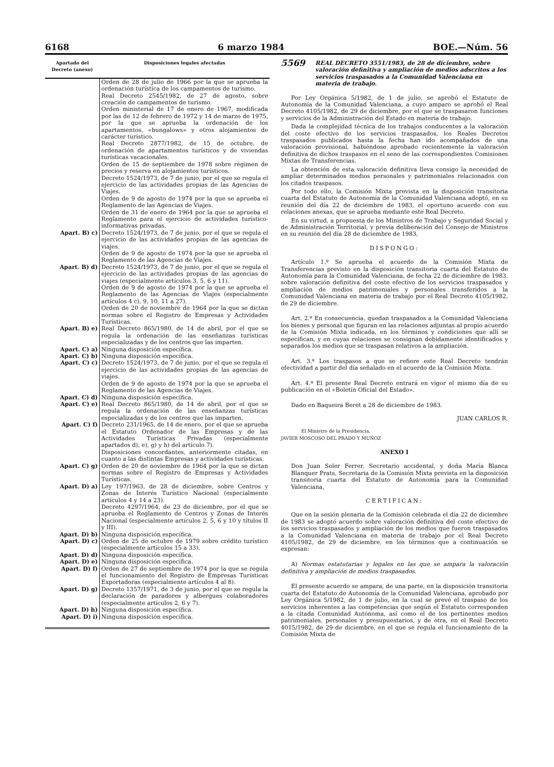6168 6 marzo 1984 BOE.—Núm. 56
| Apartado del Decreto (anexo) | Disposiciones legales afectadas |
| --- | --- |
| | Orden de 28 de julio de 1966 por la que se aprueba la ordenación turística de los campamentos de turismo. Real Decreto 2545/1982, de 27 de agosto, sobre creación de campamentos de turismo. Orden ministerial de 17 de enero de 1967, modificada por las de 12 de febrero de 1972 y 14 de marzo de 1975, por la que se aprueba la ordenación de los apartamentos, «bungalows» y otros alojamientos de carácter turístico. Real Decreto 2877/1982, de 15 de octubre, de ordenación de apartamentos turísticos y de viviendas turísticas vacacionales. Orden de 15 de septiembre de 1978 sobre régimen de precios y reserva en alojamientos turísticos. Decreto 1524/1973, de 7 de junio, por el que se regula el ejercicio de las actividades propias de las Agencias de Viajes. Orden de 9 de agosto de 1974 por la que se aprueba el Reglamento de las Agencias de Viajes. Orden de 31 de enero de 1964 por la que se aprueba el Reglamento para el ejercicio de actividades turístico-informativas privadas. |
| Apart. B) c) | Decreto 1524/1973, de 7 de junio, por el que se regula el ejercicio de las actividades propias de las agencias de viajes. Orden de 9 de agosto de 1974 por la que se aprueba el Reglamento de las Agencias de Viajes. |
| Apart. B) d) | Decreto 1524/1973, de 7 de junio, por el que se regula el ejercicio de las actividades propias de las agencias de viajes (especialmente artículos 3, 5, 6 y 11). Orden de 9 de agosto de 1974 por la que se aprueba el Reglamento de las Agencias de Viajes (especialmente artículos 4 c), 9, 10, 11 a 27). Orden de 20 de noviembre de 1964 por la que se dictan normas sobre el Registro de Empresas y Actividades Turísticas. |
| Apart. B) e) | Real Decreto 865/1980, de 14 de abril, por el que se regula la ordenación de las enseñanzas turísticas especializadas y de los centros que las imparten. |
| Apart. C) a) | Ninguna disposición específica. |
| Apart. C) b) | Ninguna disposición específica. |
| Apart. C) c) | Decreto 1524/1973, de 7 de junio, por el que se regula el ejercicio de las actividades propias de las agencias de viajes. Orden de 9 de agosto de 1974 por la que se aprueba el Reglamento de las Agencias de Viajes. |
| Apart. C) d) | Ninguna disposición específica. |
| Apart. C) e) | Real Decreto 865/1980, de 14 de abril, por el que se regula la ordenación de las enseñanzas turísticas especializadas y de los centros que las imparten. |
| Apart. C) f) | Decreto 231/1965, de 14 de enero, por el que se aprueba el Estatuto Ordenador de las Empresas y de las Actividades Turísticas Privadas (especialmente apartados d), e), g) y h) del artículo 7). Disposiciones concordantes, anteriormente citadas, en cuanto a las distintas Empresas y actividades turísticas. |
| Apart. C) g) | Orden de 20 de noviembre de 1964 por la que se dictan normas sobre el Registro de Empresas y Actividades Turísticas. |
| Apart. D) a) | Ley 197/1963, de 28 de diciembre, sobre Centros y Zonas de Interés Turístico Nacional (especialmente artículos 4 y 14 a 23). Decreto 4297/1964, de 23 de diciembre, por el que se aprueba el Reglamento de Centros y Zonas de Interés Nacional (especialmente artículos 2, 5, 6 y 10 y títulos II y III). |
| Apart. D) b) | Ninguna disposición específica. |
| Apart. D) c) | Orden de 25 de octubre de 1979 sobre crédito turístico (especialmente artículos 15 a 33). |
| Apart. D) d) | Ninguna disposición específica. |
| Apart. D) e) | Ninguna disposición específica. |
| Apart. D) f) | Orden de 27 de septiembre de 1974 por la que se regula el funcionamiento del Registro de Empresas Turísticas Exportadoras (especialmente artículos 4 al 8). |
| Apart. D) g) | Decreto 1357/1971, de 3 de junio, por el que se regula la declaración de paradores y albergues colaboradores (especialmente artículos 2, 6 y 7). |
| Apart. D) h) | Ninguna disposición específica. |
| Apart. D) i) | Ninguna disposición específica. |
5569 REAL DECRETO 3551/1983, de 28 de diciembre, sobre valoración definitiva y ampliación de medios adscritos a los servicios traspasados a la Comunidad Valenciana en materia de trabajo.
Por Ley Orgánica 5/1982, de 1 de julio, se aprobó el Estatuto de Autonomía de la Comunidad Valenciana, a cuyo amparo se aprobó el Real Decreto 4105/1982, de 29 de diciembre, por el que se traspasaron funciones y servicios de la Administración del Estado en materia de trabajo.
Dada la complejidad técnica de los trabajos conducentes a la valoración del coste efectivo de los servicios traspasados, los Reales Decretos traspasados publicados hasta la fecha han ido acompañados de una valoración provisional, habiéndose aprobado recientemente la valoración definitiva de dichos traspasos en el seno de las correspondientes Comisiones Mixtas de Transferencias.
La obtención de esta valoración definitiva lleva consigo la necesidad de ampliar determinados medios personales y patrimoniales relacionados con los citados traspasos.
Por todo ello, la Comisión Mixta prevista en la disposición transitoria cuarta del Estatuto de Autonomía de la Comunidad Valenciana adoptó, en su reunión del día 22 de diciembre de 1983, el oportuno acuerdo con sus relaciones anexas, que se aprueba mediante este Real Decreto.
En su virtud, a propuesta de los Ministros de Trabajo y Seguridad Social y de Administración Territorial, y previa deliberación del Consejo de Ministros en su reunión del día 28 de diciembre de 1983,
DISPONGO:
Artículo 1.º Se aprueba el acuerdo de la Comisión Mixta de Transferencias previsto en la disposición transitoria cuarta del Estatuto de Autonomía para la Comunidad Valenciana, de fecha 22 de diciembre de 1983, sobre valoración definitiva del coste efectivo de los servicios traspasados y ampliación de medios patrimoniales y personales transferidos a la Comunidad Valenciana en materia de trabajo por el Real Decreto 4105/1982, de 29 de diciembre.
Art. 2.º En consecuencia, quedan traspasados a la Comunidad Valenciana los bienes y personal que figuran en las relaciones adjuntas al propio acuerdo de la Comisión Mixta indicada, en los términos y condiciones que allí se especifican, y en cuyas relaciones se consignan debidamente identificados y separados los medios que se traspasan relativos a la ampliación.
Art. 3.º Los traspasos a que se refiere este Real Decreto tendrán efectividad a partir del día señalado en el acuerdo de la Comisión Mixta.
Art. 4.º El presente Real Decreto entrará en vigor el mismo día de su publicación en el «Boletín Oficial del Estado».
Dado en Baqueira Beret a 28 de diciembre de 1983.
JUAN CARLOS R.
El Ministro de la Presidencia,
JAVIER MOSCOSO DEL PRADO Y MUÑOZ
ANEXO I
Don Juan Soler Ferrer, Secretario accidental, y doña María Blanca Blanquer Prats, Secretaria de la Comisión Mixta prevista en la disposición transitoria cuarta del Estatuto de Autonomía para la Comunidad Valenciana,
CERTIFICAN:
Que en la sesión plenaria de la Comisión celebrada el día 22 de diciembre de 1983 se adoptó acuerdo sobre valoración definitiva del coste efectivo de los servicios traspasados y ampliación de los medios que fueron traspasados a la Comunidad Valenciana en materia de trabajo por el Real Decreto 4105/1982, de 29 de diciembre, en los términos que a continuación se expresan:
A) Normas estatutarias y legales en las que se ampara la valoración definitiva y ampliación de medios traspasados.
El presente acuerdo se ampara, de una parte, en la disposición transitoria cuarta del Estatuto de Autonomía de la Comunidad Valenciana, aprobado por Ley Orgánica 5/1982, de 1 de julio, en la cual se prevé el traspaso de los servicios inherentes a las competencias que según el Estatuto corresponden a la citada Comunidad Autónoma, así como el de los pertinentes medios patrimoniales, personales y presupuestarios, y de otra, en el Real Decreto 4015/1982, de 29 de diciembre, en el que se regula el funcionamiento de la Comisión Mixta de